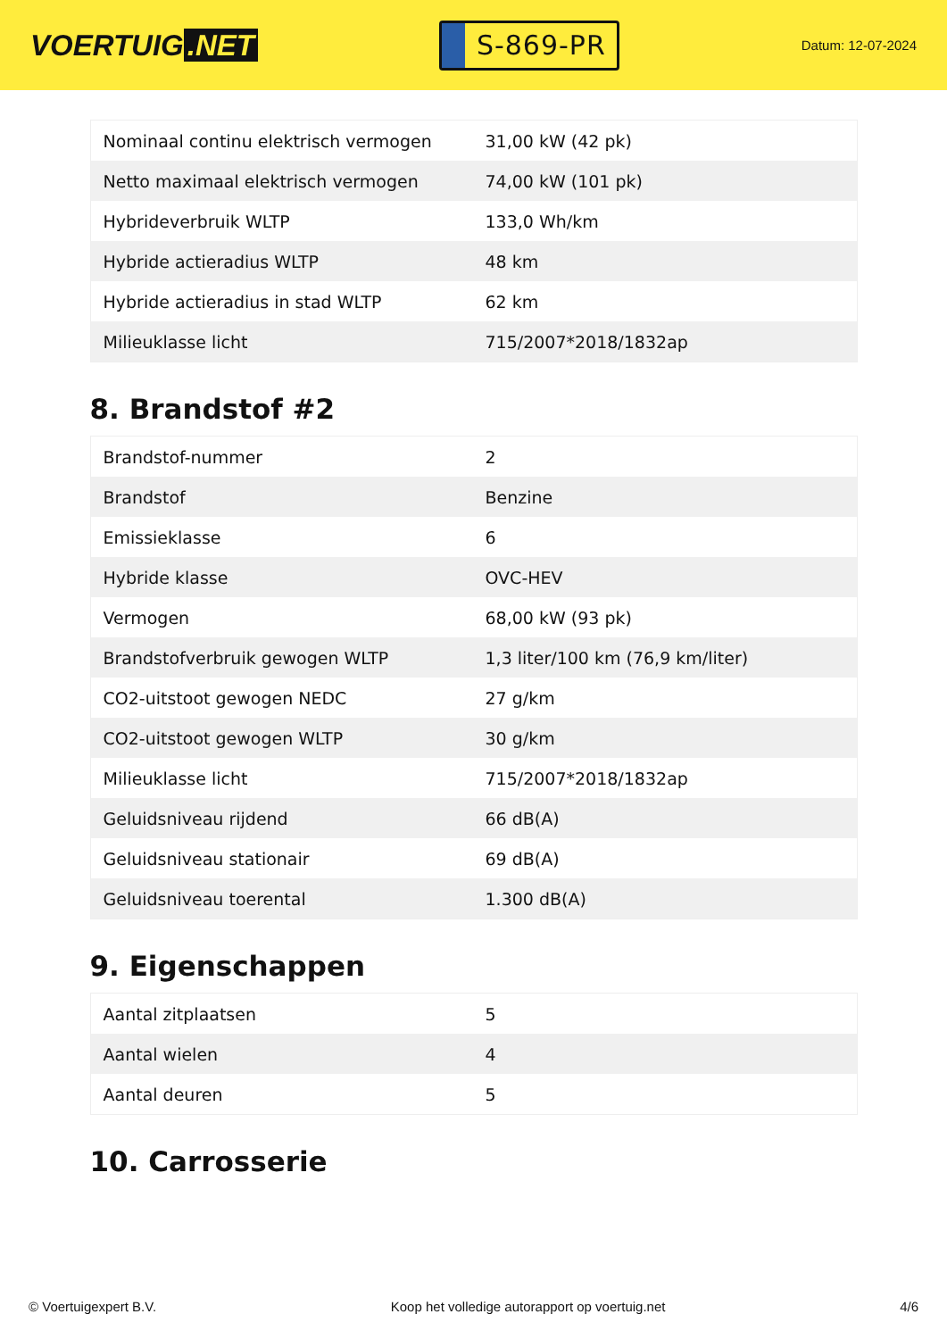VOERTUIG.NET
S-869-PR
Datum: 12-07-2024
| Nominaal continu elektrisch vermogen | 31,00 kW (42 pk) |
| Netto maximaal elektrisch vermogen | 74,00 kW (101 pk) |
| Hybrideverbruik WLTP | 133,0 Wh/km |
| Hybride actieradius WLTP | 48 km |
| Hybride actieradius in stad WLTP | 62 km |
| Milieuklasse licht | 715/2007*2018/1832ap |
8. Brandstof #2
| Brandstof-nummer | 2 |
| Brandstof | Benzine |
| Emissieklasse | 6 |
| Hybride klasse | OVC-HEV |
| Vermogen | 68,00 kW (93 pk) |
| Brandstofverbruik gewogen WLTP | 1,3 liter/100 km (76,9 km/liter) |
| CO2-uitstoot gewogen NEDC | 27 g/km |
| CO2-uitstoot gewogen WLTP | 30 g/km |
| Milieuklasse licht | 715/2007*2018/1832ap |
| Geluidsniveau rijdend | 66 dB(A) |
| Geluidsniveau stationair | 69 dB(A) |
| Geluidsniveau toerental | 1.300 dB(A) |
9. Eigenschappen
| Aantal zitplaatsen | 5 |
| Aantal wielen | 4 |
| Aantal deuren | 5 |
10. Carrosserie
© Voertuigexpert B.V. Koop het volledige autorapport op voertuig.net 4/6